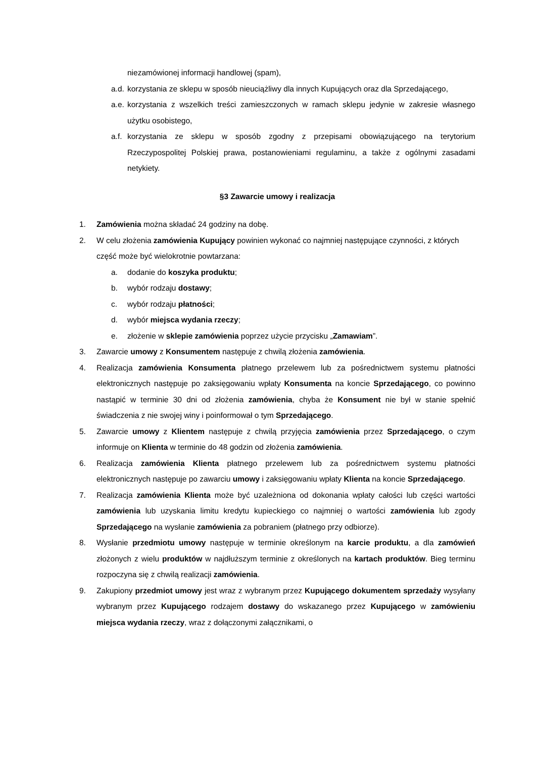niezamówionej informacji handlowej (spam),
a.d. korzystania ze sklepu w sposób nieuciążliwy dla innych Kupujących oraz dla Sprzedającego,
a.e. korzystania z wszelkich treści zamieszczonych w ramach sklepu jedynie w zakresie własnego użytku osobistego,
a.f. korzystania ze sklepu w sposób zgodny z przepisami obowiązującego na terytorium Rzeczypospolitej Polskiej prawa, postanowieniami regulaminu, a także z ogólnymi zasadami netykiety.
§3 Zawarcie umowy i realizacja
1. Zamówienia można składać 24 godziny na dobę.
2. W celu złożenia zamówienia Kupujący powinien wykonać co najmniej następujące czynności, z których część może być wielokrotnie powtarzana:
a. dodanie do koszyka produktu;
b. wybór rodzaju dostawy;
c. wybór rodzaju płatności;
d. wybór miejsca wydania rzeczy;
e. złożenie w sklepie zamówienia poprzez użycie przycisku „Zamawiam”.
3. Zawarcie umowy z Konsumentem następuje z chwilą złożenia zamówienia.
4. Realizacja zamówienia Konsumenta płatnego przelewem lub za pośrednictwem systemu płatności elektronicznych następuje po zaksięgowaniu wpłaty Konsumenta na koncie Sprzedającego, co powinno nastąpić w terminie 30 dni od złożenia zamówienia, chyba że Konsument nie był w stanie spełnić świadczenia z nie swojej winy i poinformował o tym Sprzedającego.
5. Zawarcie umowy z Klientem następuje z chwilą przyjęcia zamówienia przez Sprzedającego, o czym informuje on Klienta w terminie do 48 godzin od złożenia zamówienia.
6. Realizacja zamówienia Klienta płatnego przelewem lub za pośrednictwem systemu płatności elektronicznych następuje po zawarciu umowy i zaksięgowaniu wpłaty Klienta na koncie Sprzedającego.
7. Realizacja zamówienia Klienta może być uzależniona od dokonania wpłaty całości lub części wartości zamówienia lub uzyskania limitu kredytu kupieckiego co najmniej o wartości zamówienia lub zgody Sprzedającego na wysłanie zamówienia za pobraniem (płatnego przy odbiorze).
8. Wysłanie przedmiotu umowy następuje w terminie określonym na karcie produktu, a dla zamówień złożonych z wielu produktów w najdłuższym terminie z określonych na kartach produktów. Bieg terminu rozpoczyna się z chwilą realizacji zamówienia.
9. Zakupiony przedmiot umowy jest wraz z wybranym przez Kupującego dokumentem sprzedaży wysyłany wybranym przez Kupującego rodzajem dostawy do wskazanego przez Kupującego w zamówieniu miejsca wydania rzeczy, wraz z dołączonymi załącznikami, o